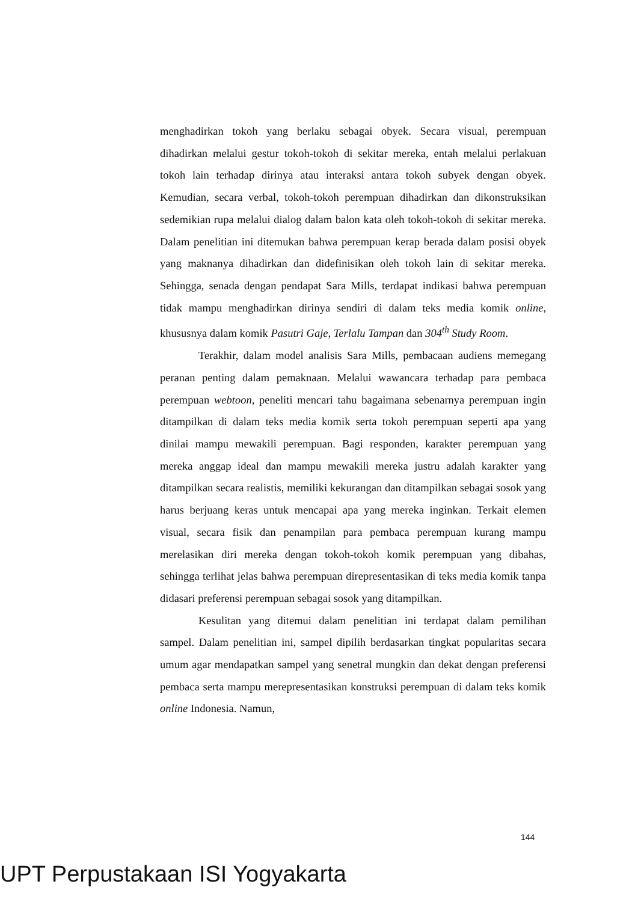menghadirkan tokoh yang berlaku sebagai obyek. Secara visual, perempuan dihadirkan melalui gestur tokoh-tokoh di sekitar mereka, entah melalui perlakuan tokoh lain terhadap dirinya atau interaksi antara tokoh subyek dengan obyek. Kemudian, secara verbal, tokoh-tokoh perempuan dihadirkan dan dikonstruksikan sedemikian rupa melalui dialog dalam balon kata oleh tokoh-tokoh di sekitar mereka. Dalam penelitian ini ditemukan bahwa perempuan kerap berada dalam posisi obyek yang maknanya dihadirkan dan didefinisikan oleh tokoh lain di sekitar mereka. Sehingga, senada dengan pendapat Sara Mills, terdapat indikasi bahwa perempuan tidak mampu menghadirkan dirinya sendiri di dalam teks media komik online, khususnya dalam komik Pasutri Gaje, Terlalu Tampan dan 304<sup>th</sup> Study Room.
Terakhir, dalam model analisis Sara Mills, pembacaan audiens memegang peranan penting dalam pemaknaan. Melalui wawancara terhadap para pembaca perempuan webtoon, peneliti mencari tahu bagaimana sebenarnya perempuan ingin ditampilkan di dalam teks media komik serta tokoh perempuan seperti apa yang dinilai mampu mewakili perempuan. Bagi responden, karakter perempuan yang mereka anggap ideal dan mampu mewakili mereka justru adalah karakter yang ditampilkan secara realistis, memiliki kekurangan dan ditampilkan sebagai sosok yang harus berjuang keras untuk mencapai apa yang mereka inginkan. Terkait elemen visual, secara fisik dan penampilan para pembaca perempuan kurang mampu merelasikan diri mereka dengan tokoh-tokoh komik perempuan yang dibahas, sehingga terlihat jelas bahwa perempuan direpresentasikan di teks media komik tanpa didasari preferensi perempuan sebagai sosok yang ditampilkan.
Kesulitan yang ditemui dalam penelitian ini terdapat dalam pemilihan sampel. Dalam penelitian ini, sampel dipilih berdasarkan tingkat popularitas secara umum agar mendapatkan sampel yang senetral mungkin dan dekat dengan preferensi pembaca serta mampu merepresentasikan konstruksi perempuan di dalam teks komik online Indonesia. Namun,
144
UPT Perpustakaan ISI Yogyakarta